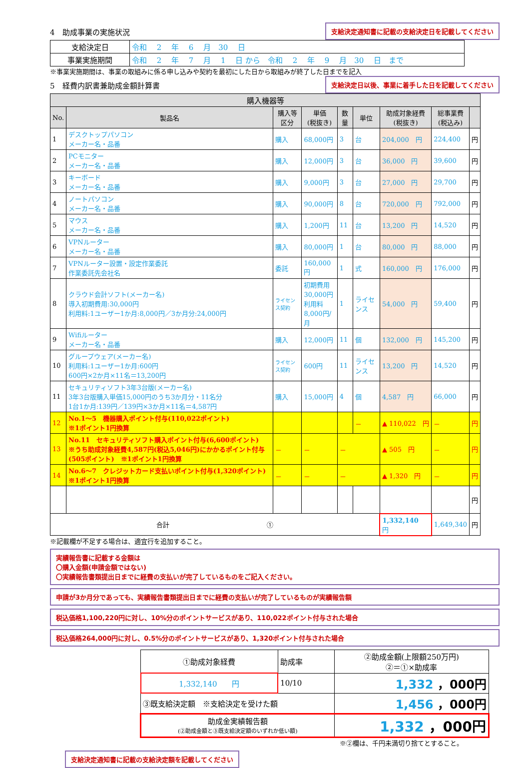4　助成事業の実施状況
支給決定通知書に記載の支給決定日を記載してください
| 支給決定日 | 令和 2 年 6 月 30 日 |
| 事業実施期間 | 令和 2 年 7 月 1 日 から 令和 2 年 9 月 30 日 まで |
※事業実施期間は、事業の取組みに係る申し込みや契約を最初にした日から取組みが終了した日までを記入
5　経費内訳書兼助成金額計算書
支給決定日以後、事業に着手した日を記載してください
| 購入機器等 | | | | | | | | |
| --- | --- | --- | --- | --- | --- | --- | --- | --- |
| No. | 製品名 | 購入等 区分 | 単価 (税抜き) | 数量 | 単位 | 助成対象経費 (税抜き) | 総事業費 (税込み) | |
| 1 | デスクトップパソコン メーカー名・品番 | 購入 | 68,000円 | 3 | 台 | 204,000 円 | 224,400 | 円 |
| 2 | PCモニター メーカー名・品番 | 購入 | 12,000円 | 3 | 台 | 36,000 円 | 39,600 | 円 |
| 3 | キーボード メーカー名・品番 | 購入 | 9,000円 | 3 | 台 | 27,000 円 | 29,700 | 円 |
| 4 | ノートパソコン メーカー名・品番 | 購入 | 90,000円 | 8 | 台 | 720,000 円 | 792,000 | 円 |
| 5 | マウス メーカー名・品番 | 購入 | 1,200円 | 11 | 台 | 13,200 円 | 14,520 | 円 |
| 6 | VPNルーター メーカー名・品番 | 購入 | 80,000円 | 1 | 台 | 80,000 円 | 88,000 | 円 |
| 7 | VPNルーター設置・設定作業委託 作業委託先会社名 | 委託 | 160,000円 | 1 | 式 | 160,000 円 | 176,000 | 円 |
| 8 | クラウド会計ソフト(メーカー名) 導入初期費用:30,000円 利用料:1ユーザー1か月:8,000円／3か月分:24,000円 | ライセンス契約 | 初期費用 30,000円 利用料 8,000円/月 | 1 | ライセンス | 54,000 円 | 59,400 | 円 |
| 9 | Wifiルーター メーカー名・品番 | 購入 | 12,000円 | 11 | 個 | 132,000 円 | 145,200 | 円 |
| 10 | グループウェア(メーカー名) 利用料:1ユーザー1か月:600円 600円×2か月×11名＝13,200円 | ライセンス契約 | 600円 | 11 | ライセンス | 13,200 円 | 14,520 | 円 |
| 11 | セキュリティソフト3年3台版(メーカー名) 3年3台版購入単価15,000円のうち3か月分・11名分 1台1か月:139円／139円×3か月×11名＝4,587円 | 購入 | 15,000円 | 4 | 個 | 4,587 円 | 66,000 | 円 |
| 12 | No.1～5 機器購入ポイント付与(110,022ポイント) ※1ポイント1円換算 | | | | － | ▲ 110,022 円 | － | 円 |
| 13 | No.11 セキュリティソフト購入ポイント付与(6,600ポイント) ※うち助成対象経費4,587円(税込5,046円)にかかるポイント付与(505ポイント) ※1ポイント1円換算 | － | － | － | | ▲ 505 円 | － | 円 |
| 14 | No.6～7 クレジットカード支払いポイント付与(1,320ポイント) ※1ポイント1円換算 | － | － | － | | ▲ 1,320 円 | － | 円 |
| | | | | | | | | 円 |
| 合計 ① | | | | | | 1,332,140 円 | 1,649,340 | 円 |
※記載欄が不足する場合は、適宜行を追加すること。
実績報告書に記載する金額は
〇購入金額(申請金額ではない)
〇実績報告書類提出日までに経費の支払いが完了しているものをご記入ください。
申請が3か月分であっても、実績報告書類提出日までに経費の支払いが完了しているものが実績報告額
税込価格1,100,220円に対し、10%分のポイントサービスがあり、110,022ポイント付与された場合
税込価格264,000円に対し、0.5%分のポイントサービスがあり、1,320ポイント付与された場合
| ①助成対象経費 | 助成率 | ②助成金額(上限額250万円) ②＝①×助成率 |
| 1,332,140 円 | 10/10 | 1,332 ，000円 |
| ③既支給決定額 ※支給決定を受けた額 | | 1,456 ，000円 |
| 助成金実績報告額 (②助成金額と③既支給決定額のいずれか低い額) | | 1,332 ，000円 |
※②欄は、千円未満切り捨てとすること。
支給決定通知書に記載の支給決定額を記載してください